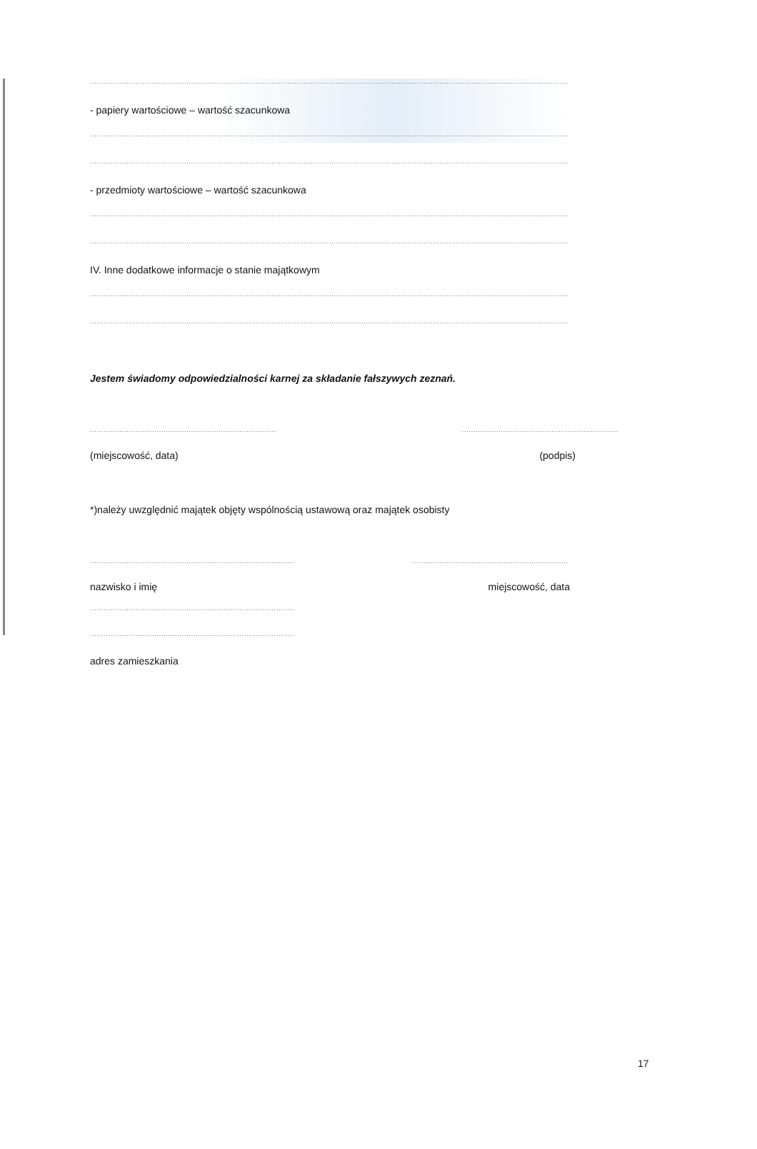................................................................................................................................................................................................................
- papiery wartościowe – wartość szacunkowa
................................................................................................................................................................................................................
................................................................................................................................................................................................................
- przedmioty wartościowe – wartość szacunkowa
................................................................................................................................................................................................................
................................................................................................................................................................................................................
IV. Inne dodatkowe informacje o stanie majątkowym
................................................................................................................................................................................................................
................................................................................................................................................................................................................
Jestem świadomy odpowiedzialności karnej za składanie fałszywych zeznań.
.....................................................................................................................................................
(miejscowość, data) (podpis)
*)należy uwzględnić majątek objęty wspólnością ustawową oraz majątek osobisty
.............................................................................................................................................................
nazwisko i imię miejscowość, data
.........................................................................................
.........................................................................................
adres zamieszkania
17